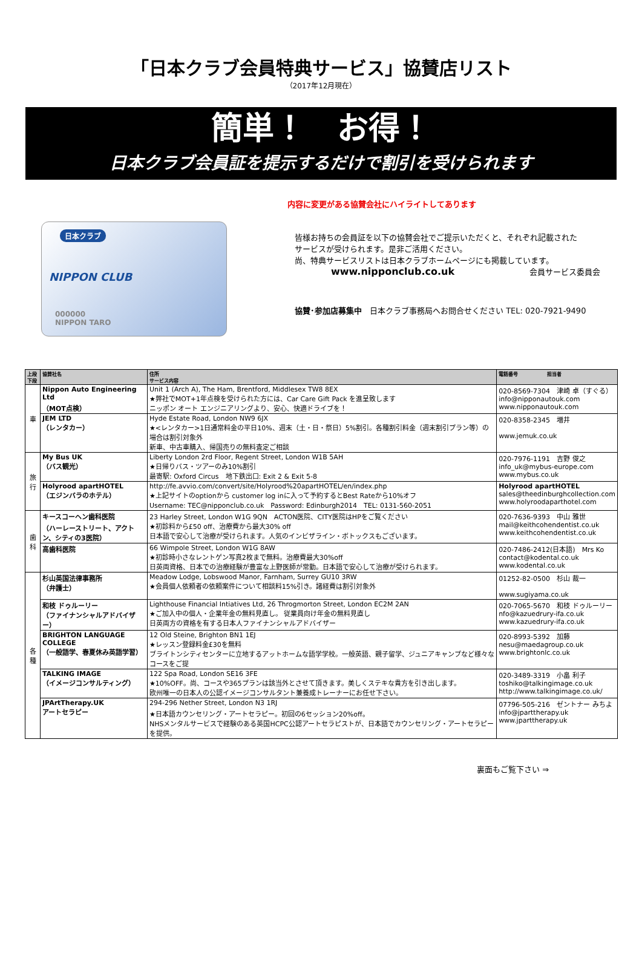「日本クラブ会員特典サービス」協賛店リスト
（2017年12月現在）
簡単！　お得！
日本クラブ会員証を提示するだけで割引を受けられます
内容に変更がある協賛会社にハイライトしてあります
日本クラブ
NIPPON CLUB
000000
NIPPON TARO
皆様お持ちの会員証を以下の協賛会社でご提示いただくと、それぞれ記載された
サービスが受けられます。是非ご活用ください。
尚、特典サービスリストは日本クラブホームページにも掲載しています。
www.nipponclub.co.uk 会員サービス委員会
協賛･参加店募集中　日本クラブ事務局へお問合せください TEL: 020-7921-9490
| 上段 下段 | 協賛社名 | 住所 サービス内容 | 電話番号 担当者 |
| --- | --- | --- | --- |
| 車 | Nippon Auto Engineering Ltd （MOT点検） | Unit 1 (Arch A), The Ham, Brentford, Middlesex TW8 8EX ★弊社でMOT+1年点検を受けられた方には、Car Care Gift Pack を進呈致します ニッポン オート エンジニアリングより、安心、快適ドライブを！ | 020-8569-7304 津崎 卓（すぐる） info@nipponautouk.com www.nipponautouk.com |
| | JEM LTD （レンタカー） | Hyde Estate Road, London NW9 6JX ★<レンタカー>1日通常料金の平日10%、週末（土・日・祭日）5%割引。各種割引料金（週末割引プラン等）の場合は割引対象外 新車、中古車購入、帰国売りの無料査定ご相談 | 020-8358-2345 増井 www.jemuk.co.uk |
| 旅行 | My Bus UK （バス観光） | Liberty London 2rd Floor, Regent Street, London W1B 5AH ★日帰りバス・ツアーのみ10%割引 最寄駅: Oxford Circus 地下鉄出口: Exit 2 & Exit 5-8 | 020-7976-1191 吉野 俊之 info_uk@mybus-europe.com www.mybus.co.uk |
| | Holyrood apartHOTEL （エジンバラのホテル） | http://fe.avvio.com/convert/site/Holyrood%20apartHOTEL/en/index.php ★上記サイトのoptionから customer log inに入って予約するとBest Rateから10%オフ Username: TEC@nipponclub.co.uk Password: Edinburgh2014 TEL: 0131-560-2051 | Holyrood apartHOTEL sales@theedinburghcollection.com www.holyroodaparthotel.com |
| 歯科 | キースコーヘン歯科医院 （ハーレーストリート、アクトン、シティの3医院） | 23 Harley Street, London W1G 9QN ACTON医院、CITY医院はHPをご覧ください ★初診料から£50 off、治療費から最大30% off 日本語で安心して治療が受けられます。人気のインビザライン・ボトックスもございます。 | 020-7636-9393 中山 雅世 mail@keithcohendentist.co.uk www.keithcohendentist.co.uk |
| | 高歯科医院 | 66 Wimpole Street, London W1G 8AW ★初診時小さなレントゲン写真2枚まで無料。治療費最大30%off 日英両資格、日本での治療経験が豊富な上野医師が常勤。日本語で安心して治療が受けられます。 | 020-7486-2412(日本語) Mrs Ko contact@kodental.co.uk www.kodental.co.uk |
| 各種 | 杉山英国法律事務所 （弁護士） | Meadow Lodge, Lobswood Manor, Farnham, Surrey GU10 3RW ★会員個人依頼者の依頼案件について相談料15%引き。諸経費は割引対象外 | 01252-82-0500 杉山 裁一 www.sugiyama.co.uk |
| | 和枝 ドゥルーリー （ファイナンシャルアドバイザー） | Lighthouse Financial Intiatives Ltd, 26 Throgmorton Street, London EC2M 2AN ★ご加入中の個人・企業年金の無料見直し。 従業員向け年金の無料見直し 日英両方の資格を有する日本人ファイナンシャルアドバイザー | 020-7065-5670 和枝 ドゥルーリー nfo@kazuedrury-ifa.co.uk www.kazuedrury-ifa.co.uk |
| | BRIGHTON LANGUAGE COLLEGE （一般語学、春夏休み英語学習） | 12 Old Steine, Brighton BN1 1EJ ★レッスン登録料金£30を無料 ブライトンシティセンターに立地するアットホームな語学学校。一般英語、親子留学、ジュニアキャンプなど様々なコースをご提 | 020-8993-5392 加藤 nesu@maedagroup.co.uk www.brightonlc.co.uk |
| | TALKING IMAGE （イメージコンサルティング） | 122 Spa Road, London SE16 3FE ★10%OFF。尚、コースや365プランは該当外とさせて頂きます。美しくステキな貴方を引き出します。 欧州唯一の日本人の公認イメージコンサルタント兼養成トレーナーにお任せ下さい。 | 020-3489-3319 小畠 利子 toshiko@talkingimage.co.uk http://www.talkingimage.co.uk/ |
| | JPArtTherapy.UK アートセラピー | 294-296 Nether Street, London N3 1RJ ★日本語カウンセリング・アートセラピー。初回の6セッション20%off。 NHSメンタルサービスで経験のある英国HCPC公認アートセラピストが、日本語でカウンセリング・アートセラピーを提供。 | 07796-505-216 ゼントナー みちよ info@jparttherapy.uk www.jparttherapy.uk |
裏面もご覧下さい ⇒